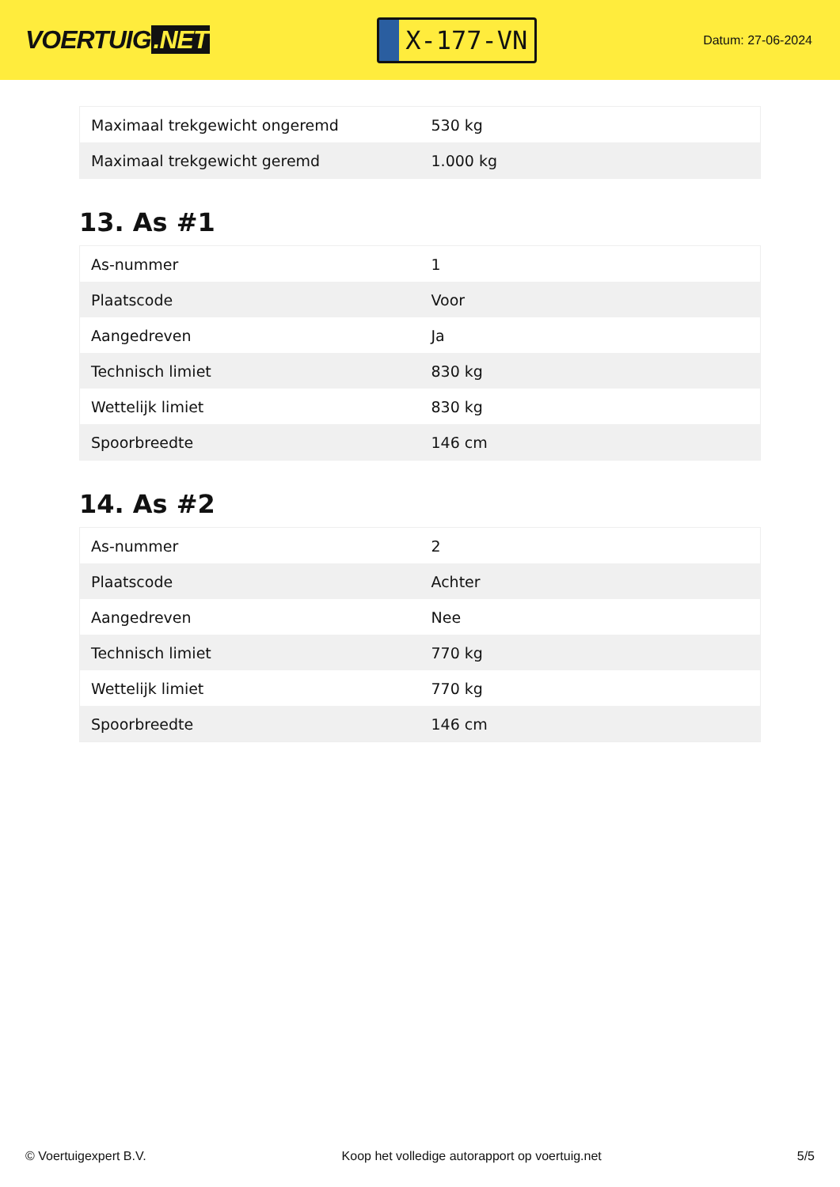VOERTUIG.NET
X-177-VN
Datum: 27-06-2024
| Maximaal trekgewicht ongeremd | 530 kg |
| Maximaal trekgewicht geremd | 1.000 kg |
13. As #1
| As-nummer | 1 |
| Plaatscode | Voor |
| Aangedreven | Ja |
| Technisch limiet | 830 kg |
| Wettelijk limiet | 830 kg |
| Spoorbreedte | 146 cm |
14. As #2
| As-nummer | 2 |
| Plaatscode | Achter |
| Aangedreven | Nee |
| Technisch limiet | 770 kg |
| Wettelijk limiet | 770 kg |
| Spoorbreedte | 146 cm |
© Voertuigexpert B.V. Koop het volledige autorapport op voertuig.net 5/5